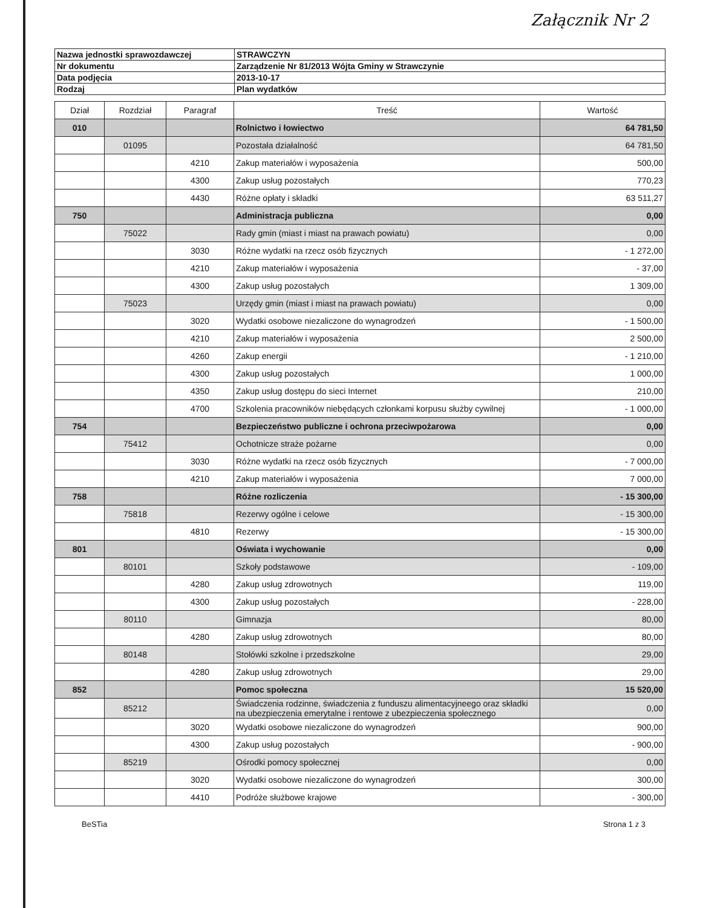Załącznik Nr 2
| Nazwa jednostki sprawozdawczej | STRAWCZYN |
| Nr dokumentu | Zarządzenie Nr 81/2013 Wójta Gminy w Strawczynie |
| Data podjęcia | 2013-10-17 |
| Rodzaj | Plan wydatków |
| Dział | Rozdział | Paragraf | Treść | Wartość |
| --- | --- | --- | --- | --- |
| 010 | | | Rolnictwo i łowiectwo | 64 781,50 |
| | 01095 | | Pozostała działalność | 64 781,50 |
| | | 4210 | Zakup materiałów i wyposażenia | 500,00 |
| | | 4300 | Zakup usług pozostałych | 770,23 |
| | | 4430 | Różne opłaty i składki | 63 511,27 |
| 750 | | | Administracja publiczna | 0,00 |
| | 75022 | | Rady gmin (miast i miast na prawach powiatu) | 0,00 |
| | | 3030 | Różne wydatki na rzecz osób fizycznych | - 1 272,00 |
| | | 4210 | Zakup materiałów i wyposażenia | - 37,00 |
| | | 4300 | Zakup usług pozostałych | 1 309,00 |
| | 75023 | | Urzędy gmin (miast i miast na prawach powiatu) | 0,00 |
| | | 3020 | Wydatki osobowe niezaliczone do wynagrodzeń | - 1 500,00 |
| | | 4210 | Zakup materiałów i wyposażenia | 2 500,00 |
| | | 4260 | Zakup energii | - 1 210,00 |
| | | 4300 | Zakup usług pozostałych | 1 000,00 |
| | | 4350 | Zakup usług dostępu do sieci Internet | 210,00 |
| | | 4700 | Szkolenia pracowników niebędących członkami korpusu służby cywilnej | - 1 000,00 |
| 754 | | | Bezpieczeństwo publiczne i ochrona przeciwpożarowa | 0,00 |
| | 75412 | | Ochotnicze straże pożarne | 0,00 |
| | | 3030 | Różne wydatki na rzecz osób fizycznych | - 7 000,00 |
| | | 4210 | Zakup materiałów i wyposażenia | 7 000,00 |
| 758 | | | Różne rozliczenia | - 15 300,00 |
| | 75818 | | Rezerwy ogólne i celowe | - 15 300,00 |
| | | 4810 | Rezerwy | - 15 300,00 |
| 801 | | | Oświata i wychowanie | 0,00 |
| | 80101 | | Szkoły podstawowe | - 109,00 |
| | | 4280 | Zakup usług zdrowotnych | 119,00 |
| | | 4300 | Zakup usług pozostałych | - 228,00 |
| | 80110 | | Gimnazja | 80,00 |
| | | 4280 | Zakup usług zdrowotnych | 80,00 |
| | 80148 | | Stołówki szkolne i przedszkolne | 29,00 |
| | | 4280 | Zakup usług zdrowotnych | 29,00 |
| 852 | | | Pomoc społeczna | 15 520,00 |
| | 85212 | | Świadczenia rodzinne, świadczenia z funduszu alimentacyjneego oraz składki na ubezpieczenia emerytalne i rentowe z ubezpieczenia społecznego | 0,00 |
| | | 3020 | Wydatki osobowe niezaliczone do wynagrodzeń | 900,00 |
| | | 4300 | Zakup usług pozostałych | - 900,00 |
| | 85219 | | Ośrodki pomocy społecznej | 0,00 |
| | | 3020 | Wydatki osobowe niezaliczone do wynagrodzeń | 300,00 |
| | | 4410 | Podróże służbowe krajowe | - 300,00 |
BeSTia Strona 1 z 3